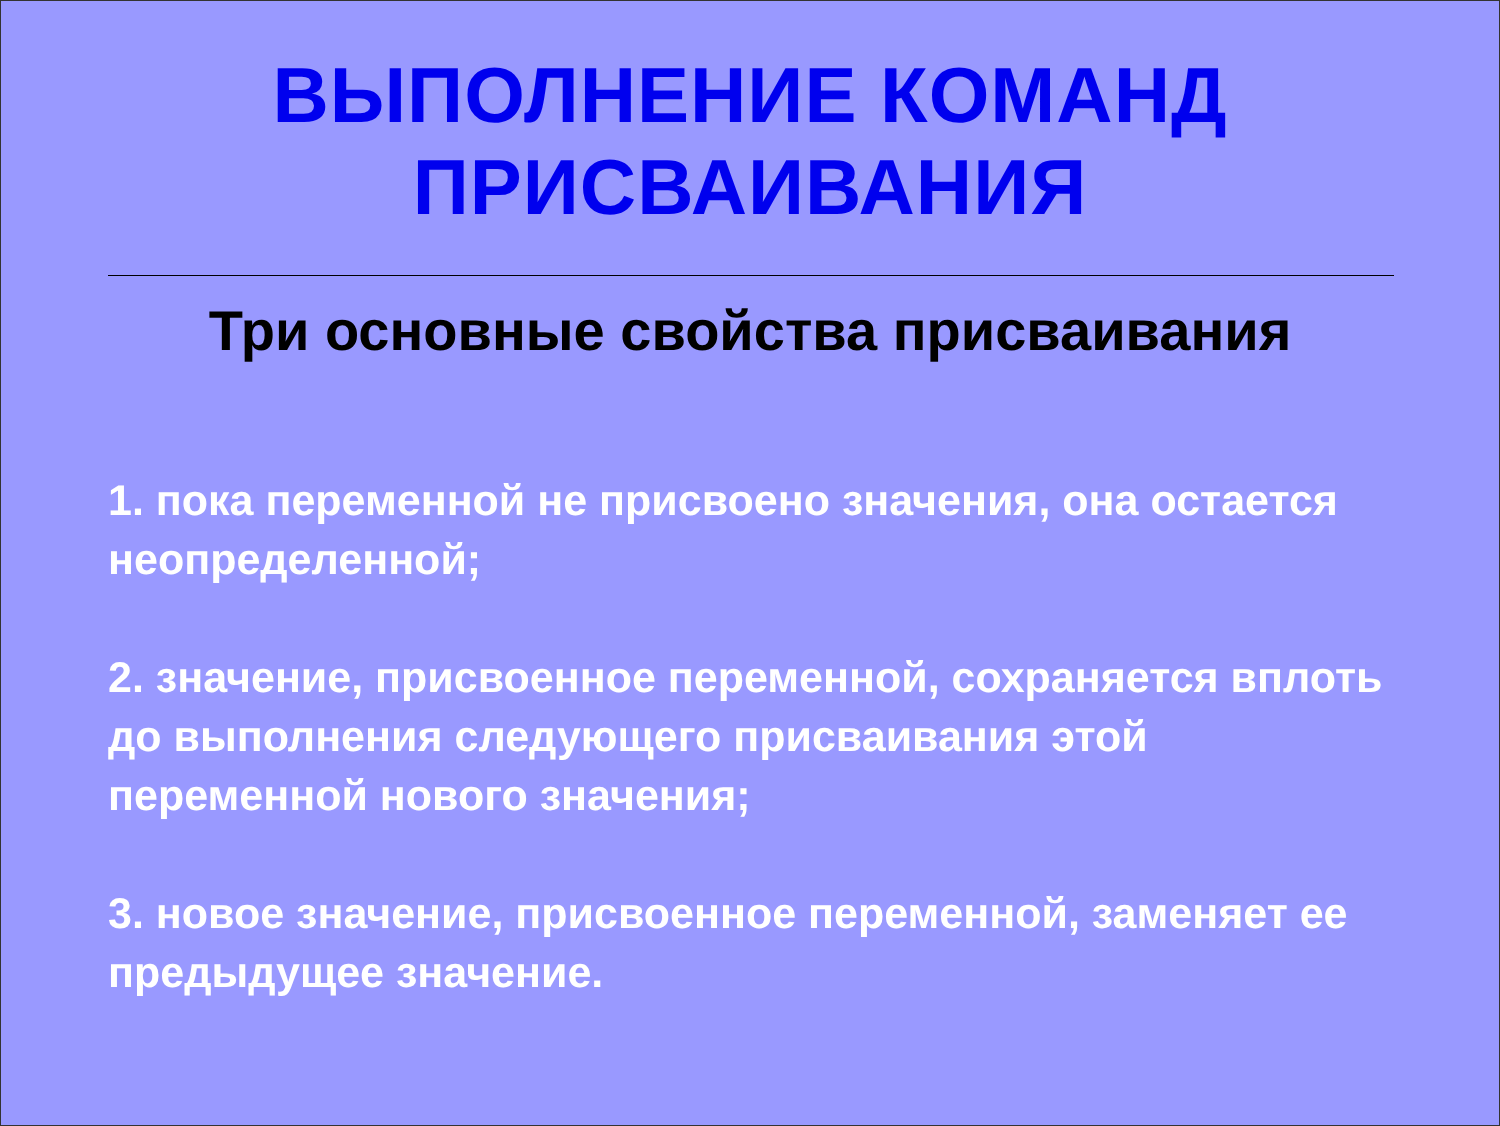ВЫПОЛНЕНИЕ КОМАНД
ПРИСВАИВАНИЯ
Три основные свойства присваивания
1. пока переменной не присвоено значения, она остается неопределенной;
2. значение, присвоенное переменной, сохраняется вплоть до выполнения следующего присваивания этой переменной нового значения;
3. новое значение, присвоенное переменной, заменяет ее предыдущее значение.